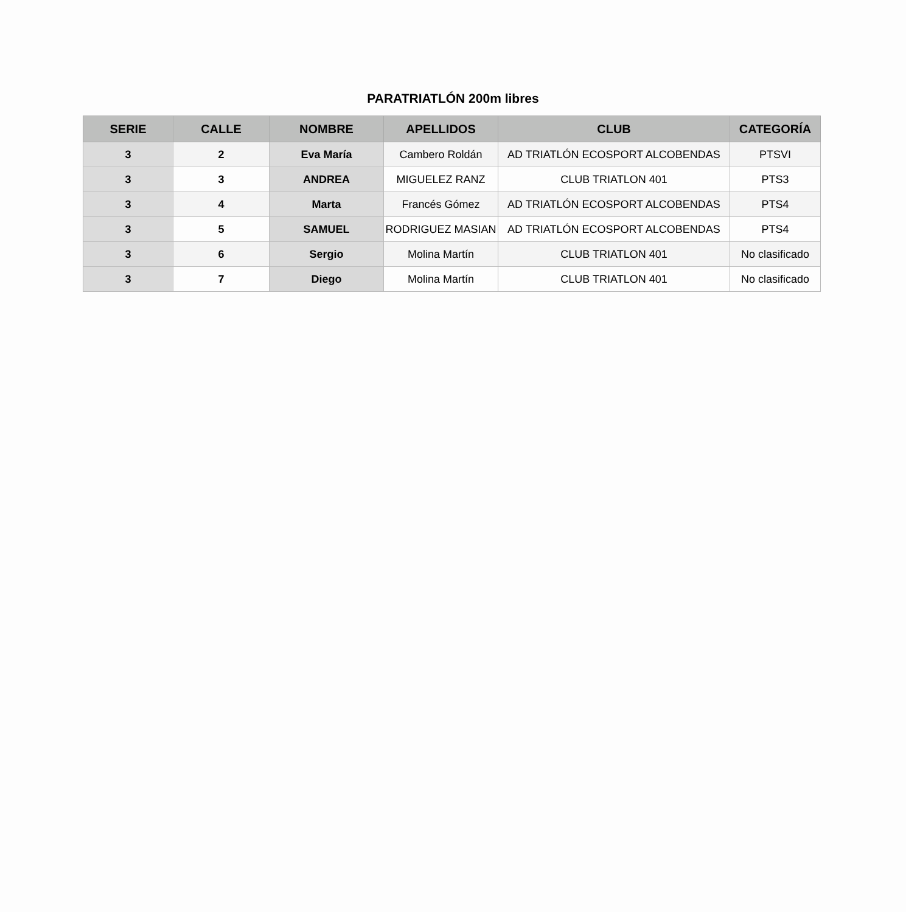PARATRIATLÓN 200m libres
| SERIE | CALLE | NOMBRE | APELLIDOS | CLUB | CATEGORÍA |
| --- | --- | --- | --- | --- | --- |
| 3 | 2 | Eva María | Cambero Roldán | AD TRIATLÓN ECOSPORT ALCOBENDAS | PTSVI |
| 3 | 3 | ANDREA | MIGUELEZ RANZ | CLUB TRIATLON 401 | PTS3 |
| 3 | 4 | Marta | Francés Gómez | AD TRIATLÓN ECOSPORT ALCOBENDAS | PTS4 |
| 3 | 5 | SAMUEL | RODRIGUEZ MASIAN | AD TRIATLÓN ECOSPORT ALCOBENDAS | PTS4 |
| 3 | 6 | Sergio | Molina Martín | CLUB TRIATLON 401 | No clasificado |
| 3 | 7 | Diego | Molina Martín | CLUB TRIATLON 401 | No clasificado |